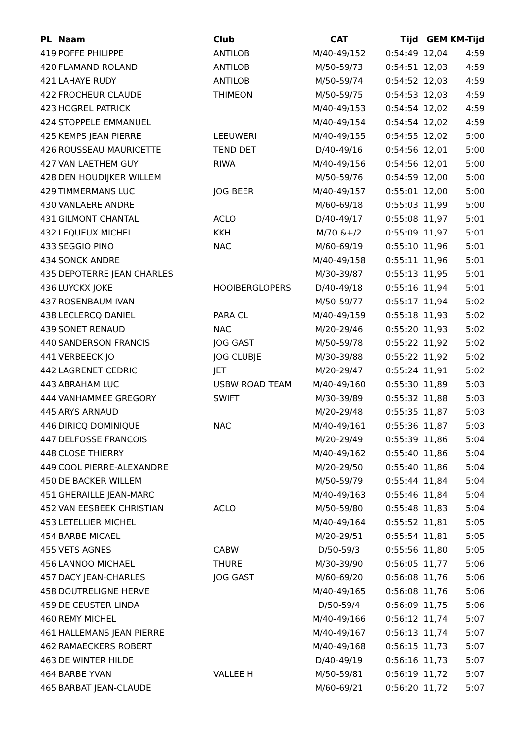| PL | Naam | Club | CAT | Tijd | GEM | KM-Tijd |
| --- | --- | --- | --- | --- | --- | --- |
| 419 | POFFE PHILIPPE | ANTILOB | M/40-49/152 | 0:54:49 | 12,04 | 4:59 |
| 420 | FLAMAND ROLAND | ANTILOB | M/50-59/73 | 0:54:51 | 12,03 | 4:59 |
| 421 | LAHAYE RUDY | ANTILOB | M/50-59/74 | 0:54:52 | 12,03 | 4:59 |
| 422 | FROCHEUR CLAUDE | THIMEON | M/50-59/75 | 0:54:53 | 12,03 | 4:59 |
| 423 | HOGREL PATRICK | | M/40-49/153 | 0:54:54 | 12,02 | 4:59 |
| 424 | STOPPELE EMMANUEL | | M/40-49/154 | 0:54:54 | 12,02 | 4:59 |
| 425 | KEMPS JEAN PIERRE | LEEUWERI | M/40-49/155 | 0:54:55 | 12,02 | 5:00 |
| 426 | ROUSSEAU MAURICETTE | TEND DET | D/40-49/16 | 0:54:56 | 12,01 | 5:00 |
| 427 | VAN LAETHEM GUY | RIWA | M/40-49/156 | 0:54:56 | 12,01 | 5:00 |
| 428 | DEN HOUDIJKER WILLEM | | M/50-59/76 | 0:54:59 | 12,00 | 5:00 |
| 429 | TIMMERMANS LUC | JOG BEER | M/40-49/157 | 0:55:01 | 12,00 | 5:00 |
| 430 | VANLAERE ANDRE | | M/60-69/18 | 0:55:03 | 11,99 | 5:00 |
| 431 | GILMONT CHANTAL | ACLO | D/40-49/17 | 0:55:08 | 11,97 | 5:01 |
| 432 | LEQUEUX MICHEL | KKH | M/70 &+/2 | 0:55:09 | 11,97 | 5:01 |
| 433 | SEGGIO PINO | NAC | M/60-69/19 | 0:55:10 | 11,96 | 5:01 |
| 434 | SONCK ANDRE | | M/40-49/158 | 0:55:11 | 11,96 | 5:01 |
| 435 | DEPOTERRE JEAN CHARLES | | M/30-39/87 | 0:55:13 | 11,95 | 5:01 |
| 436 | LUYCKX JOKE | HOOIBERGLOPERS | D/40-49/18 | 0:55:16 | 11,94 | 5:01 |
| 437 | ROSENBAUM IVAN | | M/50-59/77 | 0:55:17 | 11,94 | 5:02 |
| 438 | LECLERCQ DANIEL | PARA CL | M/40-49/159 | 0:55:18 | 11,93 | 5:02 |
| 439 | SONET RENAUD | NAC | M/20-29/46 | 0:55:20 | 11,93 | 5:02 |
| 440 | SANDERSON FRANCIS | JOG GAST | M/50-59/78 | 0:55:22 | 11,92 | 5:02 |
| 441 | VERBEECK JO | JOG CLUBJE | M/30-39/88 | 0:55:22 | 11,92 | 5:02 |
| 442 | LAGRENET CEDRIC | JET | M/20-29/47 | 0:55:24 | 11,91 | 5:02 |
| 443 | ABRAHAM LUC | USBW ROAD TEAM | M/40-49/160 | 0:55:30 | 11,89 | 5:03 |
| 444 | VANHAMMEE GREGORY | SWIFT | M/30-39/89 | 0:55:32 | 11,88 | 5:03 |
| 445 | ARYS ARNAUD | | M/20-29/48 | 0:55:35 | 11,87 | 5:03 |
| 446 | DIRICQ DOMINIQUE | NAC | M/40-49/161 | 0:55:36 | 11,87 | 5:03 |
| 447 | DELFOSSE FRANCOIS | | M/20-29/49 | 0:55:39 | 11,86 | 5:04 |
| 448 | CLOSE THIERRY | | M/40-49/162 | 0:55:40 | 11,86 | 5:04 |
| 449 | COOL PIERRE-ALEXANDRE | | M/20-29/50 | 0:55:40 | 11,86 | 5:04 |
| 450 | DE BACKER WILLEM | | M/50-59/79 | 0:55:44 | 11,84 | 5:04 |
| 451 | GHERAILLE JEAN-MARC | | M/40-49/163 | 0:55:46 | 11,84 | 5:04 |
| 452 | VAN EESBEEK CHRISTIAN | ACLO | M/50-59/80 | 0:55:48 | 11,83 | 5:04 |
| 453 | LETELLIER MICHEL | | M/40-49/164 | 0:55:52 | 11,81 | 5:05 |
| 454 | BARBE MICAEL | | M/20-29/51 | 0:55:54 | 11,81 | 5:05 |
| 455 | VETS AGNES | CABW | D/50-59/3 | 0:55:56 | 11,80 | 5:05 |
| 456 | LANNOO MICHAEL | THURE | M/30-39/90 | 0:56:05 | 11,77 | 5:06 |
| 457 | DACY JEAN-CHARLES | JOG GAST | M/60-69/20 | 0:56:08 | 11,76 | 5:06 |
| 458 | DOUTRELIGNE HERVE | | M/40-49/165 | 0:56:08 | 11,76 | 5:06 |
| 459 | DE CEUSTER LINDA | | D/50-59/4 | 0:56:09 | 11,75 | 5:06 |
| 460 | REMY MICHEL | | M/40-49/166 | 0:56:12 | 11,74 | 5:07 |
| 461 | HALLEMANS JEAN PIERRE | | M/40-49/167 | 0:56:13 | 11,74 | 5:07 |
| 462 | RAMAECKERS ROBERT | | M/40-49/168 | 0:56:15 | 11,73 | 5:07 |
| 463 | DE WINTER HILDE | | D/40-49/19 | 0:56:16 | 11,73 | 5:07 |
| 464 | BARBE YVAN | VALLEE H | M/50-59/81 | 0:56:19 | 11,72 | 5:07 |
| 465 | BARBAT JEAN-CLAUDE | | M/60-69/21 | 0:56:20 | 11,72 | 5:07 |